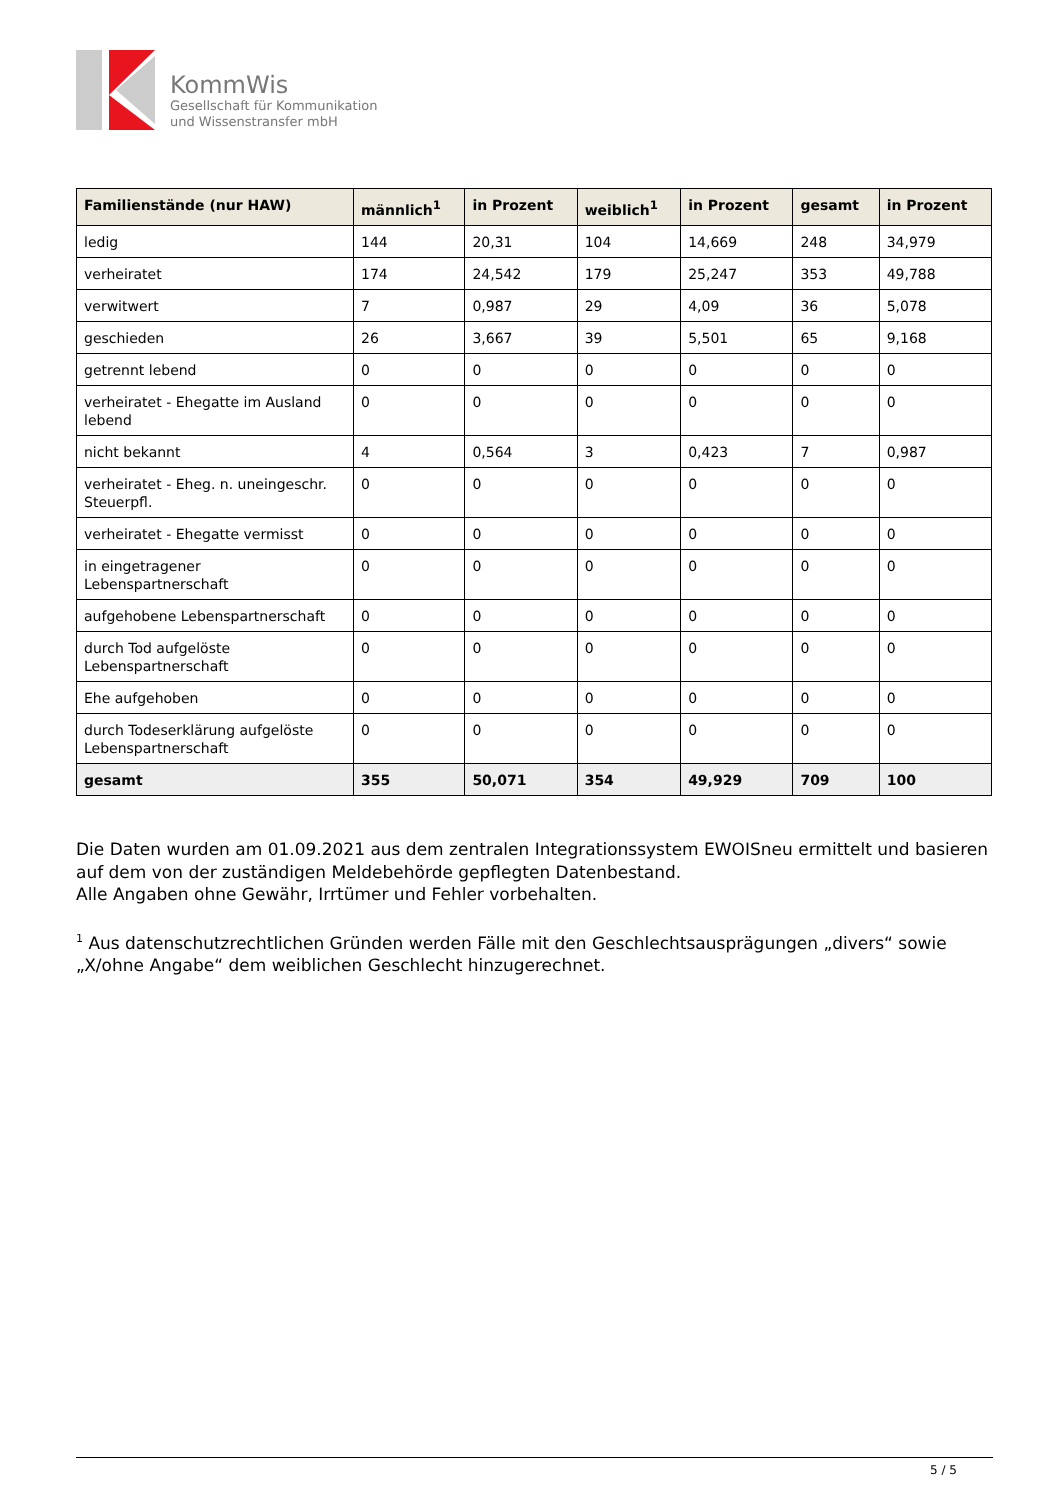KommWis
Gesellschaft für Kommunikation
und Wissenstransfer mbH
| Familienstände (nur HAW) | männlich<sup>1</sup> | in Prozent | weiblich<sup>1</sup> | in Prozent | gesamt | in Prozent |
| --- | --- | --- | --- | --- | --- | --- |
| ledig | 144 | 20,31 | 104 | 14,669 | 248 | 34,979 |
| verheiratet | 174 | 24,542 | 179 | 25,247 | 353 | 49,788 |
| verwitwert | 7 | 0,987 | 29 | 4,09 | 36 | 5,078 |
| geschieden | 26 | 3,667 | 39 | 5,501 | 65 | 9,168 |
| getrennt lebend | 0 | 0 | 0 | 0 | 0 | 0 |
| verheiratet - Ehegatte im Ausland lebend | 0 | 0 | 0 | 0 | 0 | 0 |
| nicht bekannt | 4 | 0,564 | 3 | 0,423 | 7 | 0,987 |
| verheiratet - Eheg. n. uneingeschr. Steuerpfl. | 0 | 0 | 0 | 0 | 0 | 0 |
| verheiratet - Ehegatte vermisst | 0 | 0 | 0 | 0 | 0 | 0 |
| in eingetragener Lebenspartnerschaft | 0 | 0 | 0 | 0 | 0 | 0 |
| aufgehobene Lebenspartnerschaft | 0 | 0 | 0 | 0 | 0 | 0 |
| durch Tod aufgelöste Lebenspartnerschaft | 0 | 0 | 0 | 0 | 0 | 0 |
| Ehe aufgehoben | 0 | 0 | 0 | 0 | 0 | 0 |
| durch Todeserklärung aufgelöste Lebenspartnerschaft | 0 | 0 | 0 | 0 | 0 | 0 |
| gesamt | 355 | 50,071 | 354 | 49,929 | 709 | 100 |
Die Daten wurden am 01.09.2021 aus dem zentralen Integrationssystem EWOISneu ermittelt und basieren auf dem von der zuständigen Meldebehörde gepflegten Datenbestand.
Alle Angaben ohne Gewähr, Irrtümer und Fehler vorbehalten.
<sup>1</sup> Aus datenschutzrechtlichen Gründen werden Fälle mit den Geschlechtsausprägungen „divers“ sowie „X/ohne Angabe“ dem weiblichen Geschlecht hinzugerechnet.
5 / 5